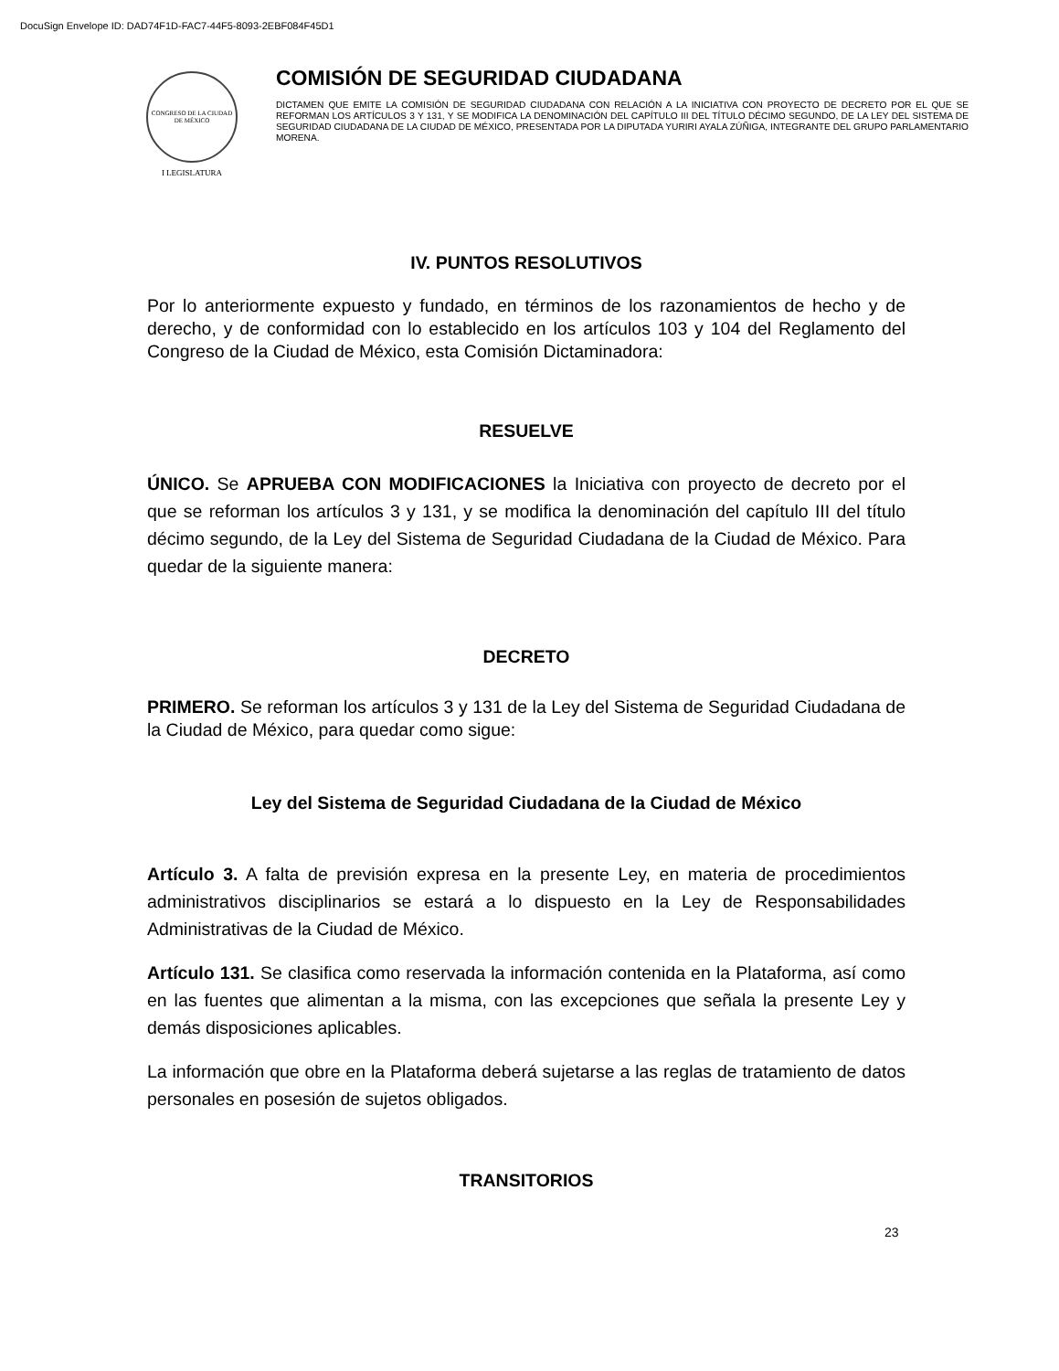DocuSign Envelope ID: DAD74F1D-FAC7-44F5-8093-2EBF084F45D1
CONGRESO DE LA CIUDAD DE MÉXICO
I LEGISLATURA
COMISIÓN DE SEGURIDAD CIUDADANA
DICTAMEN QUE EMITE LA COMISIÓN DE SEGURIDAD CIUDADANA CON RELACIÓN A LA INICIATIVA CON PROYECTO DE DECRETO POR EL QUE SE REFORMAN LOS ARTÍCULOS 3 Y 131, Y SE MODIFICA LA DENOMINACIÓN DEL CAPÍTULO III DEL TÍTULO DÉCIMO SEGUNDO, DE LA LEY DEL SISTEMA DE SEGURIDAD CIUDADANA DE LA CIUDAD DE MÉXICO, PRESENTADA POR LA DIPUTADA YURIRI AYALA ZÚÑIGA, INTEGRANTE DEL GRUPO PARLAMENTARIO MORENA.
IV. PUNTOS RESOLUTIVOS
Por lo anteriormente expuesto y fundado, en términos de los razonamientos de hecho y de derecho, y de conformidad con lo establecido en los artículos 103 y 104 del Reglamento del Congreso de la Ciudad de México, esta Comisión Dictaminadora:
RESUELVE
ÚNICO. Se APRUEBA CON MODIFICACIONES la Iniciativa con proyecto de decreto por el que se reforman los artículos 3 y 131, y se modifica la denominación del capítulo III del título décimo segundo, de la Ley del Sistema de Seguridad Ciudadana de la Ciudad de México. Para quedar de la siguiente manera:
DECRETO
PRIMERO. Se reforman los artículos 3 y 131 de la Ley del Sistema de Seguridad Ciudadana de la Ciudad de México, para quedar como sigue:
Ley del Sistema de Seguridad Ciudadana de la Ciudad de México
Artículo 3. A falta de previsión expresa en la presente Ley, en materia de procedimientos administrativos disciplinarios se estará a lo dispuesto en la Ley de Responsabilidades Administrativas de la Ciudad de México.
Artículo 131. Se clasifica como reservada la información contenida en la Plataforma, así como en las fuentes que alimentan a la misma, con las excepciones que señala la presente Ley y demás disposiciones aplicables.
La información que obre en la Plataforma deberá sujetarse a las reglas de tratamiento de datos personales en posesión de sujetos obligados.
TRANSITORIOS
23